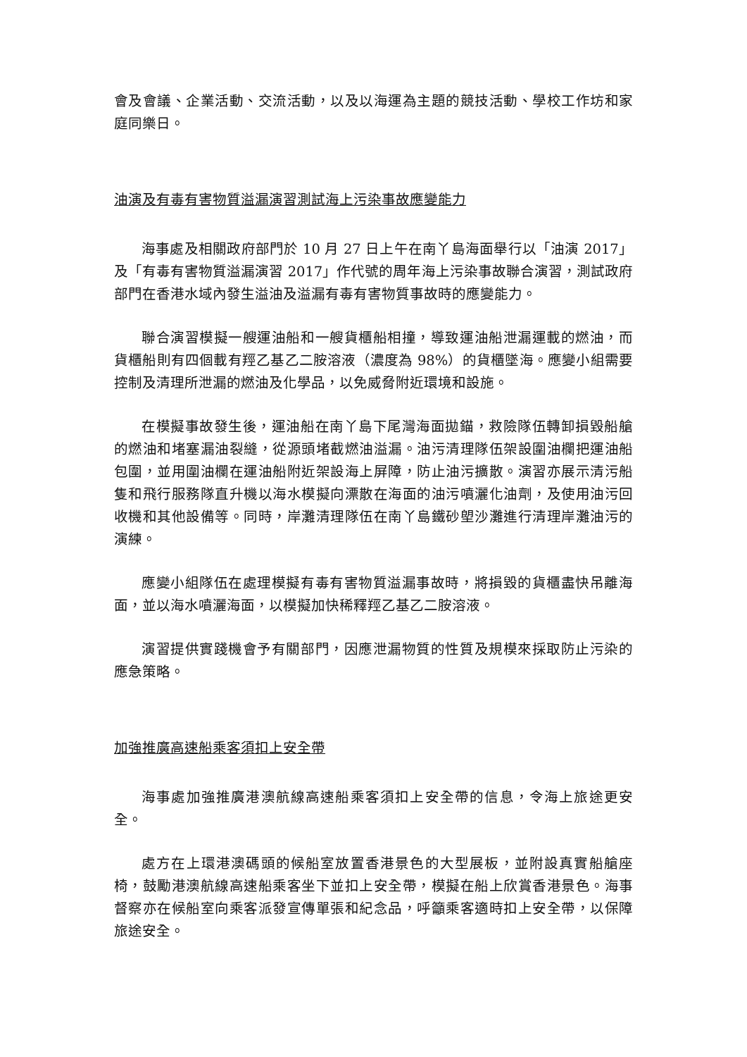會及會議、企業活動、交流活動，以及以海運為主題的競技活動、學校工作坊和家庭同樂日。
油演及有毒有害物質溢漏演習測試海上污染事故應變能力
海事處及相關政府部門於 10 月 27 日上午在南丫島海面舉行以「油演 2017」及「有毒有害物質溢漏演習 2017」作代號的周年海上污染事故聯合演習，測試政府部門在香港水域內發生溢油及溢漏有毒有害物質事故時的應變能力。
聯合演習模擬一艘運油船和一艘貨櫃船相撞，導致運油船泄漏運載的燃油，而貨櫃船則有四個載有羥乙基乙二胺溶液（濃度為 98%）的貨櫃墜海。應變小組需要控制及清理所泄漏的燃油及化學品，以免威脅附近環境和設施。
在模擬事故發生後，運油船在南丫島下尾灣海面拋錨，救險隊伍轉卸損毀船艙的燃油和堵塞漏油裂縫，從源頭堵截燃油溢漏。油污清理隊伍架設圍油欄把運油船包圍，並用圍油欄在運油船附近架設海上屏障，防止油污擴散。演習亦展示清污船隻和飛行服務隊直升機以海水模擬向漂散在海面的油污噴灑化油劑，及使用油污回收機和其他設備等。同時，岸灘清理隊伍在南丫島鐵砂塱沙灘進行清理岸灘油污的演練。
應變小組隊伍在處理模擬有毒有害物質溢漏事故時，將損毀的貨櫃盡快吊離海面，並以海水噴灑海面，以模擬加快稀釋羥乙基乙二胺溶液。
演習提供實踐機會予有關部門，因應泄漏物質的性質及規模來採取防止污染的應急策略。
加強推廣高速船乘客須扣上安全帶
海事處加強推廣港澳航線高速船乘客須扣上安全帶的信息，令海上旅途更安全。
處方在上環港澳碼頭的候船室放置香港景色的大型展板，並附設真實船艙座椅，鼓勵港澳航線高速船乘客坐下並扣上安全帶，模擬在船上欣賞香港景色。海事督察亦在候船室向乘客派發宣傳單張和紀念品，呼籲乘客適時扣上安全帶，以保障旅途安全。